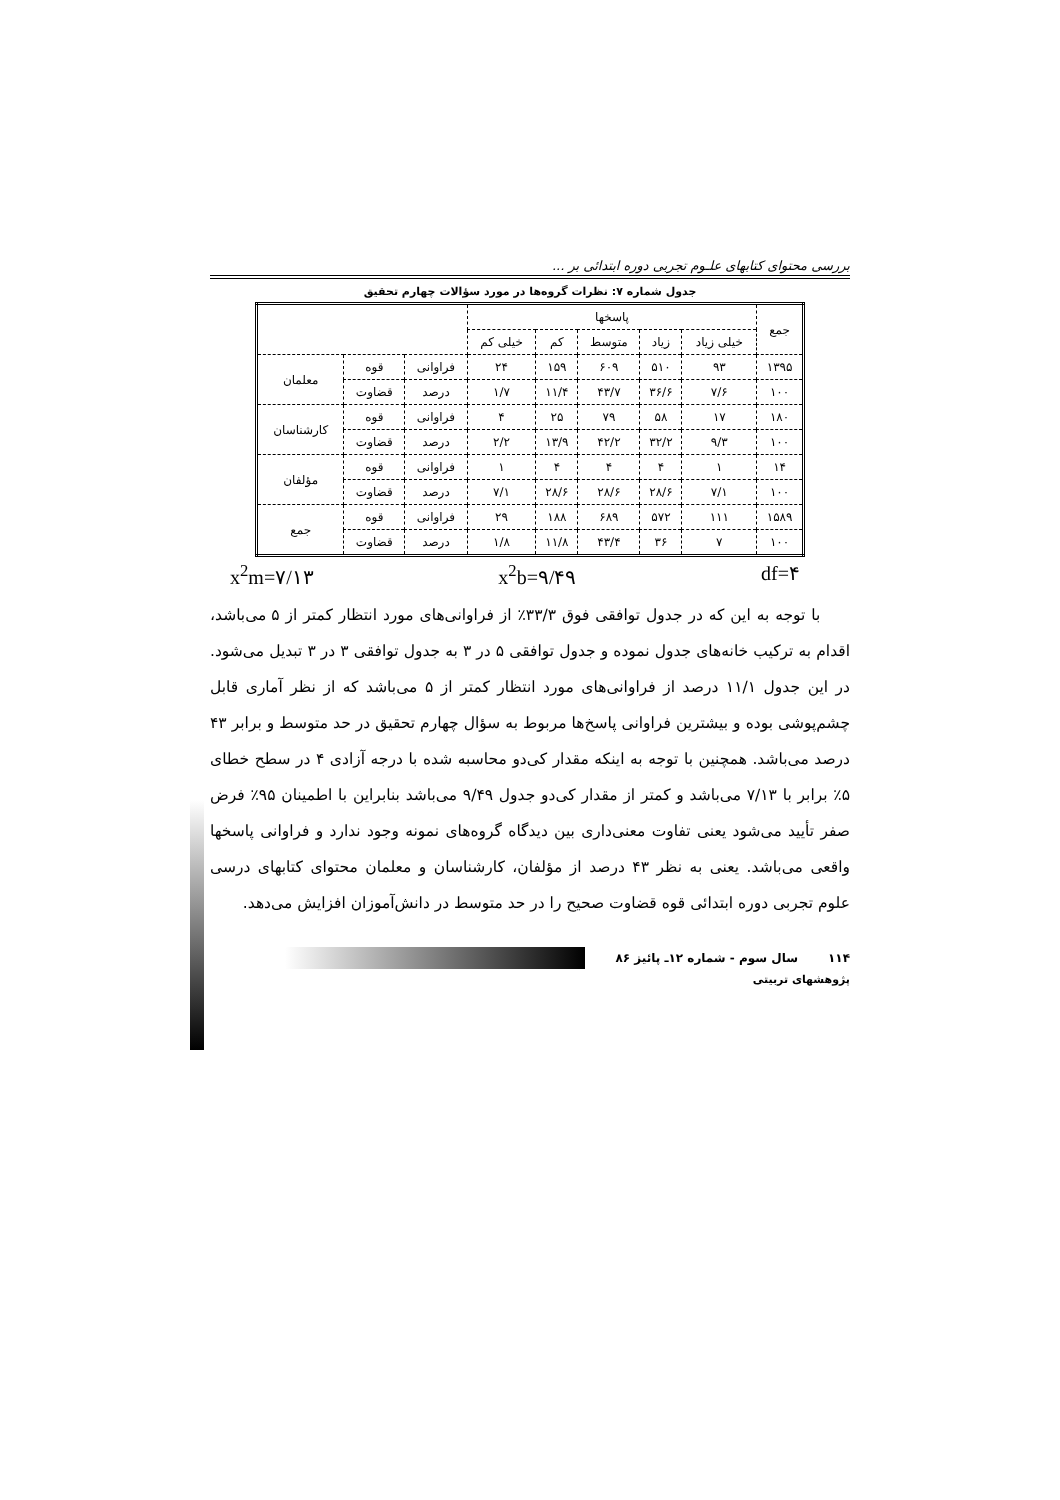بررسی محتوای کتابهای علـوم تجربی دوره ابتدائی بر ...
جدول شماره ۷: نظرات گروه‌ها در مورد سؤالات چهارم تحقیق
| جمع | پاسخها | | | | | | | |
| --- | --- | --- | --- | --- | --- | --- | --- | --- |
| | خیلی زیاد | زیاد | متوسط | کم | خیلی کم | | | |
| ۱۳۹۵ | ۹۳ | ۵۱۰ | ۶۰۹ | ۱۵۹ | ۲۴ | فراوانی | قوه | معلمان |
| ۱۰۰ | ۷/۶ | ۳۶/۶ | ۴۳/۷ | ۱۱/۴ | ۱/۷ | درصد | قضاوت | |
| ۱۸۰ | ۱۷ | ۵۸ | ۷۹ | ۲۵ | ۴ | فراوانی | قوه | کارشناسان |
| ۱۰۰ | ۹/۳ | ۳۲/۲ | ۴۲/۲ | ۱۳/۹ | ۲/۲ | درصد | قضاوت | |
| ۱۴ | ۱ | ۴ | ۴ | ۴ | ۱ | فراوانی | قوه | مؤلفان |
| ۱۰۰ | ۷/۱ | ۲۸/۶ | ۲۸/۶ | ۲۸/۶ | ۷/۱ | درصد | قضاوت | |
| ۱۵۸۹ | ۱۱۱ | ۵۷۲ | ۶۸۹ | ۱۸۸ | ۲۹ | فراوانی | قوه | جمع |
| ۱۰۰ | ۷ | ۳۶ | ۴۳/۴ | ۱۱/۸ | ۱/۸ | درصد | قضاوت | |
x<sup>2</sup>m=۷/۱۳ x<sup>2</sup>b=۹/۴۹ df=۴
با توجه به این که در جدول توافقی فوق ۳۳/۳٪ از فراوانی‌های مورد انتظار کمتر از ۵ می‌باشد، اقدام به ترکیب خانه‌های جدول نموده و جدول توافقی ۵ در ۳ به جدول توافقی ۳ در ۳ تبدیل می‌شود. در این جدول ۱۱/۱ درصد از فراوانی‌های مورد انتظار کمتر از ۵ می‌باشد که از نظر آماری قابل چشم‌پوشی بوده و بیشترین فراوانی پاسخ‌ها مربوط به سؤال چهارم تحقیق در حد متوسط و برابر ۴۳ درصد می‌باشد. همچنین با توجه به اینکه مقدار کی‌دو محاسبه شده با درجه آزادی ۴ در سطح خطای ۵٪ برابر با ۷/۱۳ می‌باشد و کمتر از مقدار کی‌دو جدول ۹/۴۹ می‌باشد بنابراین با اطمینان ۹۵٪ فرض صفر تأیید می‌شود یعنی تفاوت معنی‌داری بین دیدگاه گروه‌های نمونه وجود ندارد و فراوانی پاسخها واقعی می‌باشد. یعنی به نظر ۴۳ درصد از مؤلفان، کارشناسان و معلمان محتوای کتابهای درسی علوم تجربی دوره ابتدائی قوه قضاوت صحیح را در حد متوسط در دانش‌آموزان افزایش می‌دهد.
۱۱۴ سال سوم - شماره ۱۲ـ پائیز ۸۶
پژوهشهای تربیتی